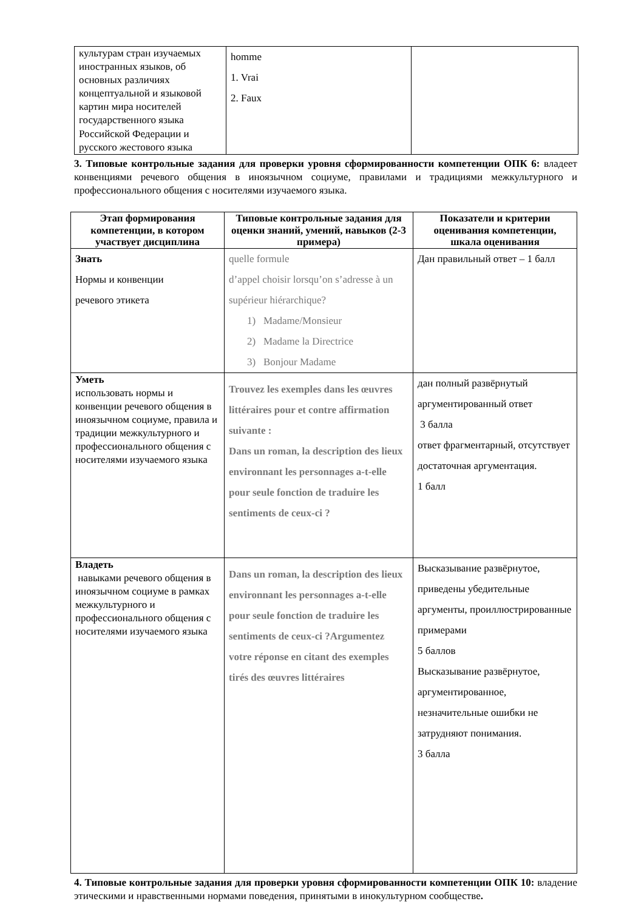| культурам стран изучаемых иностранных языков, об основных различиях концептуальной и языковой картин мира носителей государственного языка Российской Федерации и русского жестового языка | homme 1. Vrai 2. Faux | |
3. Типовые контрольные задания для проверки уровня сформированности компетенции ОПК 6: владеет конвенциями речевого общения в иноязычном социуме, правилами и традициями межкультурного и профессионального общения с носителями изучаемого языка.
| Этап формирования компетенции, в котором участвует дисциплина | Типовые контрольные задания для оценки знаний, умений, навыков (2-3 примера) | Показатели и критерии оценивания компетенции, шкала оценивания |
| --- | --- | --- |
| Знать Нормы и конвенции речевого этикета | quelle formule d’appel choisir lorsqu’on s’adresse à un supérieur hiérarchique? 1) Madame/Monsieur 2) Madame la Directrice 3) Bonjour Madame | Дан правильный ответ – 1 балл |
| Уметь использовать нормы и конвенции речевого общения в иноязычном социуме, правила и традиции межкультурного и профессионального общения с носителями изучаемого языка | Trouvez les exemples dans les œuvres littéraires pour et contre affirmation suivante : Dans un roman, la description des lieux environnant les personnages a-t-elle pour seule fonction de traduire les sentiments de ceux-ci ? | дан полный развёрнутый аргументированный ответ 3 балла ответ фрагментарный, отсутствует достаточная аргументация. 1 балл |
| Владеть навыками речевого общения в иноязычном социуме в рамках межкультурного и профессионального общения с носителями изучаемого языка | Dans un roman, la description des lieux environnant les personnages a-t-elle pour seule fonction de traduire les sentiments de ceux-ci ?Argumentez votre réponse en citant des exemples tirés des œuvres littéraires | Высказывание развёрнутое, приведены убедительные аргументы, проиллюстрированные примерами 5 баллов Высказывание развёрнутое, аргументированное, незначительные ошибки не затрудняют понимания. 3 балла |
4. Типовые контрольные задания для проверки уровня сформированности компетенции ОПК 10: владение этическими и нравственными нормами поведения, принятыми в инокультурном сообществе.